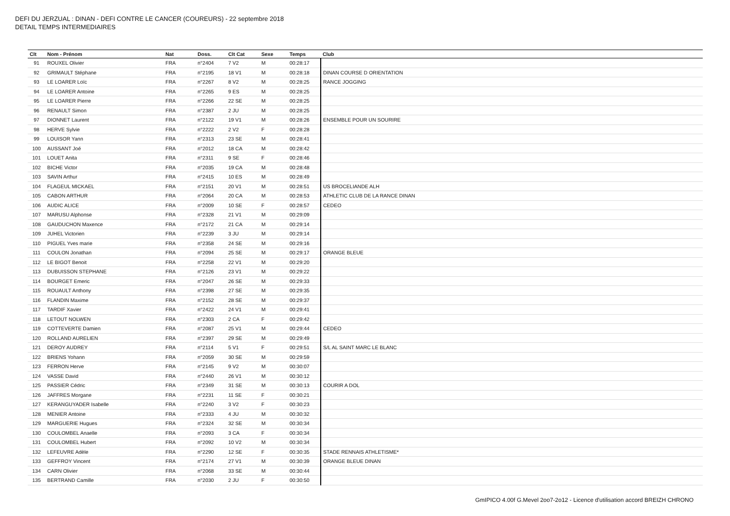DEFI DU JERZUAL : DINAN - DEFI CONTRE LE CANCER (COUREURS) - 22 septembre 2018
DETAIL TEMPS INTERMEDIAIRES
| Clt | Nom - Prénom | Nat | Doss. | Clt Cat | Sexe | Temps | Club |
| --- | --- | --- | --- | --- | --- | --- | --- |
| 91 | ROUXEL Olivier | FRA | n°2404 | 7 V2 | M | 00:28:17 | |
| 92 | GRIMAULT Stéphane | FRA | n°2195 | 18 V1 | M | 00:28:18 | DINAN COURSE D ORIENTATION |
| 93 | LE LOARER Loïc | FRA | n°2267 | 8 V2 | M | 00:28:25 | RANCE JOGGING |
| 94 | LE LOARER Antoine | FRA | n°2265 | 9 ES | M | 00:28:25 | |
| 95 | LE LOARER Pierre | FRA | n°2266 | 22 SE | M | 00:28:25 | |
| 96 | RENAULT Simon | FRA | n°2387 | 2 JU | M | 00:28:25 | |
| 97 | DIONNET Laurent | FRA | n°2122 | 19 V1 | M | 00:28:26 | ENSEMBLE POUR UN SOURIRE |
| 98 | HERVE Sylvie | FRA | n°2222 | 2 V2 | F | 00:28:28 | |
| 99 | LOUISOR Yann | FRA | n°2313 | 23 SE | M | 00:28:41 | |
| 100 | AUSSANT Joé | FRA | n°2012 | 18 CA | M | 00:28:42 | |
| 101 | LOUET Anita | FRA | n°2311 | 9 SE | F | 00:28:46 | |
| 102 | BICHE Victor | FRA | n°2035 | 19 CA | M | 00:28:48 | |
| 103 | SAVIN Arthur | FRA | n°2415 | 10 ES | M | 00:28:49 | |
| 104 | FLAGEUL MICKAEL | FRA | n°2151 | 20 V1 | M | 00:28:51 | US BROCELIANDE ALH |
| 105 | CABON ARTHUR | FRA | n°2064 | 20 CA | M | 00:28:53 | ATHLETIC CLUB DE LA RANCE DINAN |
| 106 | AUDIC ALICE | FRA | n°2009 | 10 SE | F | 00:28:57 | CEDEO |
| 107 | MARUSU Alphonse | FRA | n°2328 | 21 V1 | M | 00:29:09 | |
| 108 | GAUDUCHON Maxence | FRA | n°2172 | 21 CA | M | 00:29:14 | |
| 109 | JUHEL Victorien | FRA | n°2239 | 3 JU | M | 00:29:14 | |
| 110 | PIGUEL Yves marie | FRA | n°2358 | 24 SE | M | 00:29:16 | |
| 111 | COULON Jonathan | FRA | n°2094 | 25 SE | M | 00:29:17 | ORANGE BLEUE |
| 112 | LE BIGOT Benoit | FRA | n°2258 | 22 V1 | M | 00:29:20 | |
| 113 | DUBUISSON STEPHANE | FRA | n°2126 | 23 V1 | M | 00:29:22 | |
| 114 | BOURGET Emeric | FRA | n°2047 | 26 SE | M | 00:29:33 | |
| 115 | ROUAULT Anthony | FRA | n°2398 | 27 SE | M | 00:29:35 | |
| 116 | FLANDIN Maxime | FRA | n°2152 | 28 SE | M | 00:29:37 | |
| 117 | TARDIF Xavier | FRA | n°2422 | 24 V1 | M | 00:29:41 | |
| 118 | LETOUT NOLWEN | FRA | n°2303 | 2 CA | F | 00:29:42 | |
| 119 | COTTEVERTE Damien | FRA | n°2087 | 25 V1 | M | 00:29:44 | CEDEO |
| 120 | ROLLAND AURELIEN | FRA | n°2397 | 29 SE | M | 00:29:49 | |
| 121 | DEROY AUDREY | FRA | n°2114 | 5 V1 | F | 00:29:51 | S/L AL SAINT MARC LE BLANC |
| 122 | BRIENS Yohann | FRA | n°2059 | 30 SE | M | 00:29:59 | |
| 123 | FERRON Herve | FRA | n°2145 | 9 V2 | M | 00:30:07 | |
| 124 | VASSE David | FRA | n°2440 | 26 V1 | M | 00:30:12 | |
| 125 | PASSIER Cédric | FRA | n°2349 | 31 SE | M | 00:30:13 | COURIR A DOL |
| 126 | JAFFRES Morgane | FRA | n°2231 | 11 SE | F | 00:30:21 | |
| 127 | KERANGUYADER Isabelle | FRA | n°2240 | 3 V2 | F | 00:30:23 | |
| 128 | MENIER Antoine | FRA | n°2333 | 4 JU | M | 00:30:32 | |
| 129 | MARGUERIE Hugues | FRA | n°2324 | 32 SE | M | 00:30:34 | |
| 130 | COULOMBEL Anaelle | FRA | n°2093 | 3 CA | F | 00:30:34 | |
| 131 | COULOMBEL Hubert | FRA | n°2092 | 10 V2 | M | 00:30:34 | |
| 132 | LEFEUVRE Adèle | FRA | n°2290 | 12 SE | F | 00:30:35 | STADE RENNAIS ATHLETISME* |
| 133 | GEFFROY Vincent | FRA | n°2174 | 27 V1 | M | 00:30:39 | ORANGE BLEUE DINAN |
| 134 | CARN Olivier | FRA | n°2068 | 33 SE | M | 00:30:44 | |
| 135 | BERTRAND Camille | FRA | n°2030 | 2 JU | F | 00:30:50 | |
GmIPICO 4.00f G.Mevel 2oo7-2o12 - Licence d'utilisation accord BREIZH CHRONO